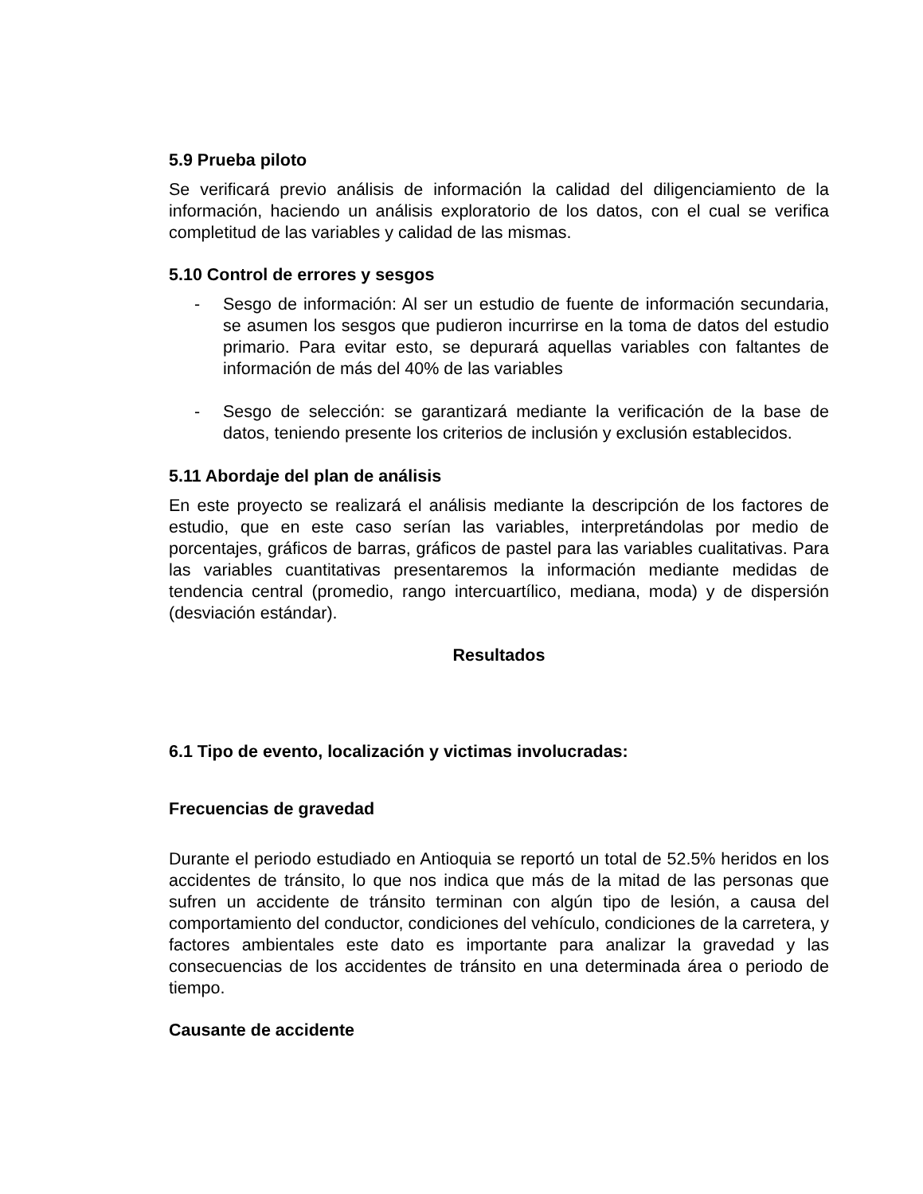5.9 Prueba piloto
Se verificará previo análisis de información la calidad del diligenciamiento de la información, haciendo un análisis exploratorio de los datos, con el cual se verifica completitud de las variables y calidad de las mismas.
5.10 Control de errores y sesgos
- Sesgo de información: Al ser un estudio de fuente de información secundaria, se asumen los sesgos que pudieron incurrirse en la toma de datos del estudio primario. Para evitar esto, se depurará aquellas variables con faltantes de información de más del 40% de las variables
- Sesgo de selección: se garantizará mediante la verificación de la base de datos, teniendo presente los criterios de inclusión y exclusión establecidos.
5.11 Abordaje del plan de análisis
En este proyecto se realizará el análisis mediante la descripción de los factores de estudio, que en este caso serían las variables, interpretándolas por medio de porcentajes, gráficos de barras, gráficos de pastel para las variables cualitativas. Para las variables cuantitativas presentaremos la información mediante medidas de tendencia central (promedio, rango intercuartílico, mediana, moda) y de dispersión (desviación estándar).
Resultados
6.1 Tipo de evento, localización y victimas involucradas:
Frecuencias de gravedad
Durante el periodo estudiado en Antioquia se reportó un total de 52.5% heridos en los accidentes de tránsito, lo que nos indica que más de la mitad de las personas que sufren un accidente de tránsito terminan con algún tipo de lesión, a causa del comportamiento del conductor, condiciones del vehículo, condiciones de la carretera, y factores ambientales este dato es importante para analizar la gravedad y las consecuencias de los accidentes de tránsito en una determinada área o periodo de tiempo.
Causante de accidente